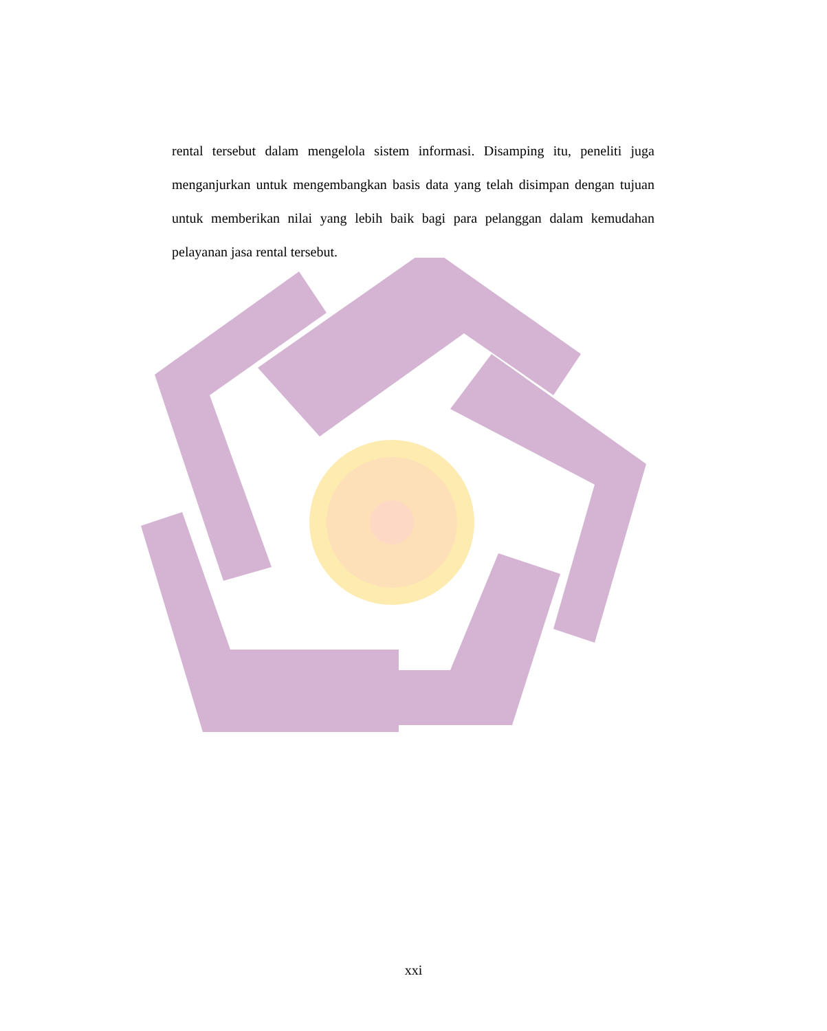rental tersebut dalam mengelola sistem informasi. Disamping itu, peneliti juga menganjurkan untuk mengembangkan basis data yang telah disimpan dengan tujuan untuk memberikan nilai yang lebih baik bagi para pelanggan dalam kemudahan pelayanan jasa rental tersebut.
xxi